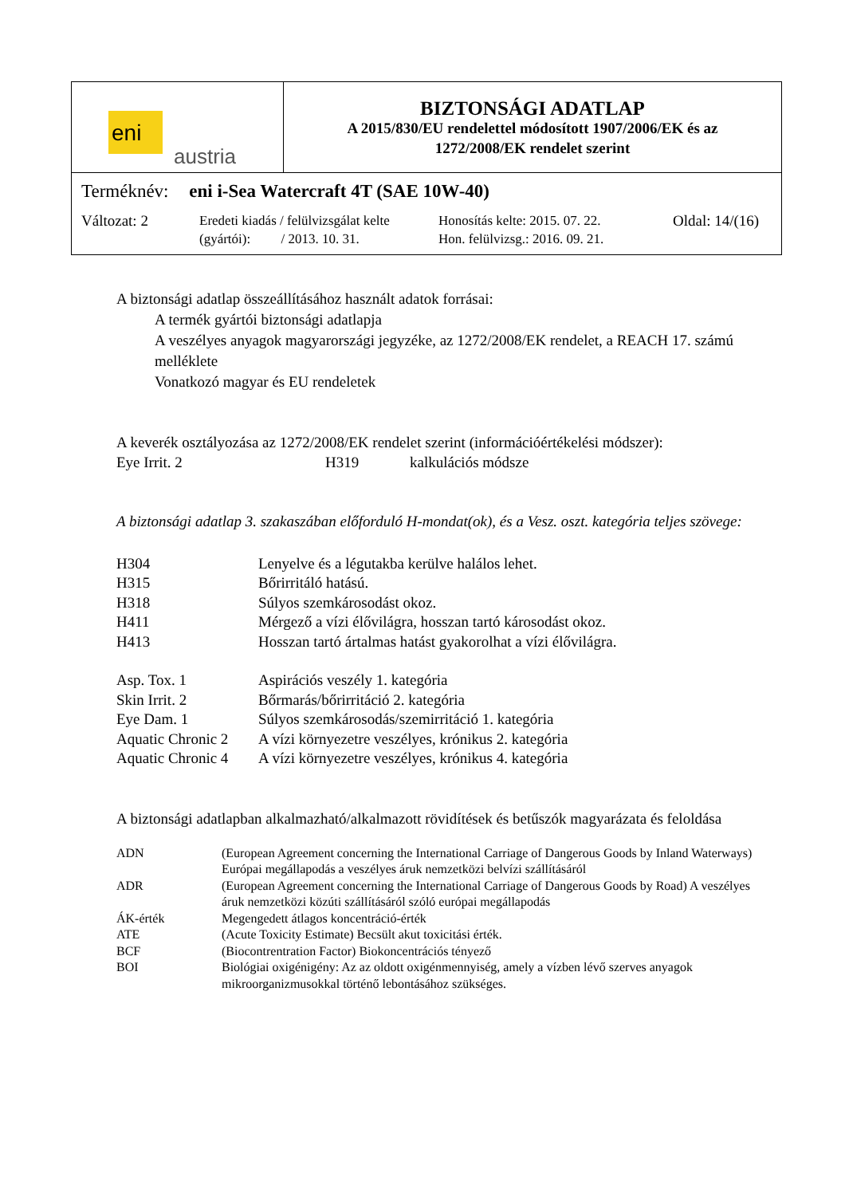eni
austria
BIZTONSÁGI ADATLAP
A 2015/830/EU rendelettel módosított 1907/2006/EK és az
1272/2008/EK rendelet szerint
Terméknév: eni i-Sea Watercraft 4T (SAE 10W-40)
Változat: 2 Eredeti kiadás / felülvizsgálat kelte
(gyártói): / 2013. 10. 31.
Honosítás kelte: 2015. 07. 22.
Hon. felülvizsg.: 2016. 09. 21.
Oldal: 14/(16)
A biztonsági adatlap összeállításához használt adatok forrásai:
A termék gyártói biztonsági adatlapja
A veszélyes anyagok magyarországi jegyzéke, az 1272/2008/EK rendelet, a REACH 17. számú melléklete
Vonatkozó magyar és EU rendeletek
A keverék osztályozása az 1272/2008/EK rendelet szerint (információértékelési módszer):
| Eye Irrit. 2 | H319 | kalkulációs módsze |
A biztonsági adatlap 3. szakaszában előforduló H-mondat(ok), és a Vesz. oszt. kategória teljes szövege:
| H304 | Lenyelve és a légutakba kerülve halálos lehet. |
| H315 | Bőrirritáló hatású. |
| H318 | Súlyos szemkárosodást okoz. |
| H411 | Mérgező a vízi élővilágra, hosszan tartó károsodást okoz. |
| H413 | Hosszan tartó ártalmas hatást gyakorolhat a vízi élővilágra. |
| Asp. Tox. 1 | Aspirációs veszély 1. kategória |
| Skin Irrit. 2 | Bőrmarás/bőrirritáció 2. kategória |
| Eye Dam. 1 | Súlyos szemkárosodás/szemirritáció 1. kategória |
| Aquatic Chronic 2 | A vízi környezetre veszélyes, krónikus 2. kategória |
| Aquatic Chronic 4 | A vízi környezetre veszélyes, krónikus 4. kategória |
A biztonsági adatlapban alkalmazható/alkalmazott rövidítések és betűszók magyarázata és feloldása
| ADN | (European Agreement concerning the International Carriage of Dangerous Goods by Inland Waterways) Európai megállapodás a veszélyes áruk nemzetközi belvízi szállításáról |
| ADR | (European Agreement concerning the International Carriage of Dangerous Goods by Road) A veszélyes áruk nemzetközi közúti szállításáról szóló európai megállapodás |
| ÁK-érték | Megengedett átlagos koncentráció-érték |
| ATE | (Acute Toxicity Estimate) Becsült akut toxicitási érték. |
| BCF | (Biocontrentration Factor) Biokoncentrációs tényező |
| BOI | Biológiai oxigénigény: Az az oldott oxigénmennyiség, amely a vízben lévő szerves anyagok mikroorganizmusokkal történő lebontásához szükséges. |